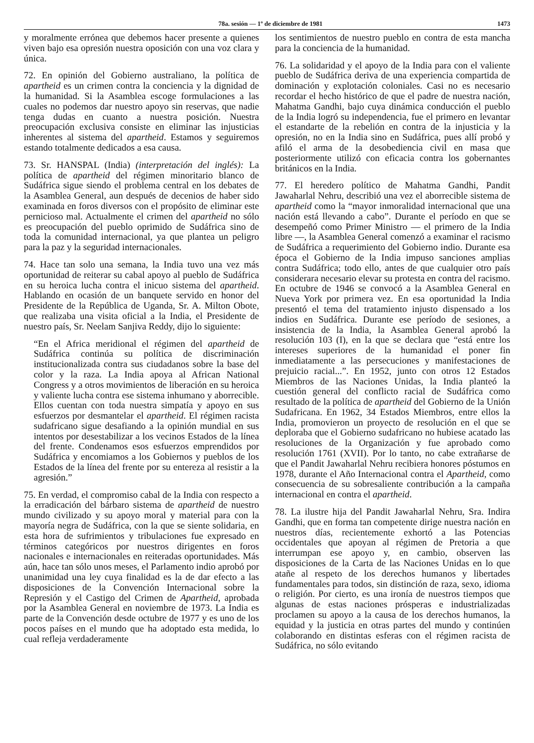78a. sesión — 1º de diciembre de 1981 1473
y moralmente errónea que debemos hacer presente a quienes viven bajo esa opresión nuestra oposición con una voz clara y única.
72. En opinión del Gobierno australiano, la política de apartheid es un crimen contra la conciencia y la dignidad de la humanidad. Si la Asamblea escoge formulaciones a las cuales no podemos dar nuestro apoyo sin reservas, que nadie tenga dudas en cuanto a nuestra posición. Nuestra preocupación exclusiva consiste en eliminar las injusticias inherentes al sistema del apartheid. Estamos y seguiremos estando totalmente dedicados a esa causa.
73. Sr. HANSPAL (India) (interpretación del inglés): La política de apartheid del régimen minoritario blanco de Sudáfrica sigue siendo el problema central en los debates de la Asamblea General, aun después de decenios de haber sido examinada en foros diversos con el propósito de eliminar este pernicioso mal. Actualmente el crimen del apartheid no sólo es preocupación del pueblo oprimido de Sudáfrica sino de toda la comunidad internacional, ya que plantea un peligro para la paz y la seguridad internacionales.
74. Hace tan solo una semana, la India tuvo una vez más oportunidad de reiterar su cabal apoyo al pueblo de Sudáfrica en su heroica lucha contra el inicuo sistema del apartheid. Hablando en ocasión de un banquete servido en honor del Presidente de la República de Uganda, Sr. A. Milton Obote, que realizaba una visita oficial a la India, el Presidente de nuestro país, Sr. Neelam Sanjiva Reddy, dijo lo siguiente:
“En el Africa meridional el régimen del apartheid de Sudáfrica continúa su política de discriminación institucionalizada contra sus ciudadanos sobre la base del color y la raza. La India apoya al African National Congress y a otros movimientos de liberación en su heroica y valiente lucha contra ese sistema inhumano y aborrecible. Ellos cuentan con toda nuestra simpatía y apoyo en sus esfuerzos por desmantelar el apartheid. El régimen racista sudafricano sigue desafiando a la opinión mundial en sus intentos por desestabilizar a los vecinos Estados de la línea del frente. Condenamos esos esfuerzos emprendidos por Sudáfrica y encomiamos a los Gobiernos y pueblos de los Estados de la línea del frente por su entereza al resistir a la agresión.”
75. En verdad, el compromiso cabal de la India con respecto a la erradicación del bárbaro sistema de apartheid de nuestro mundo civilizado y su apoyo moral y material para con la mayoría negra de Sudáfrica, con la que se siente solidaria, en esta hora de sufrimientos y tribulaciones fue expresado en términos categóricos por nuestros dirigentes en foros nacionales e internacionales en reiteradas oportunidades. Más aún, hace tan sólo unos meses, el Parlamento indio aprobó por unanimidad una ley cuya finalidad es la de dar efecto a las disposiciones de la Convención Internacional sobre la Represión y el Castigo del Crimen de Apartheid, aprobada por la Asamblea General en noviembre de 1973. La India es parte de la Convención desde octubre de 1977 y es uno de los pocos países en el mundo que ha adoptado esta medida, lo cual refleja verdaderamente
los sentimientos de nuestro pueblo en contra de esta mancha para la conciencia de la humanidad.
76. La solidaridad y el apoyo de la India para con el valiente pueblo de Sudáfrica deriva de una experiencia compartida de dominación y explotación coloniales. Casi no es necesario recordar el hecho histórico de que el padre de nuestra nación, Mahatma Gandhi, bajo cuya dinámica conducción el pueblo de la India logró su independencia, fue el primero en levantar el estandarte de la rebelión en contra de la injusticia y la opresión, no en la India sino en Sudáfrica, pues allí probó y afiló el arma de la desobediencia civil en masa que posteriormente utilizó con eficacia contra los gobernantes británicos en la India.
77. El heredero político de Mahatma Gandhi, Pandit Jawaharlal Nehru, describió una vez el aborrecible sistema de apartheid como la “mayor inmoralidad internacional que una nación está llevando a cabo”. Durante el período en que se desempeñó como Primer Ministro — el primero de la India libre —, la Asamblea General comenzó a examinar el racismo de Sudáfrica a requerimiento del Gobierno indio. Durante esa época el Gobierno de la India impuso sanciones amplias contra Sudáfrica; todo ello, antes de que cualquier otro país considerara necesario elevar su protesta en contra del racismo. En octubre de 1946 se convocó a la Asamblea General en Nueva York por primera vez. En esa oportunidad la India presentó el tema del tratamiento injusto dispensado a los indios en Sudáfrica. Durante ese período de sesiones, a insistencia de la India, la Asamblea General aprobó la resolución 103 (I), en la que se declara que “está entre los intereses superiores de la humanidad el poner fin inmediatamente a las persecuciones y manifestaciones de prejuicio racial...”. En 1952, junto con otros 12 Estados Miembros de las Naciones Unidas, la India planteó la cuestión general del conflicto racial de Sudáfrica como resultado de la política de apartheid del Gobierno de la Unión Sudafricana. En 1962, 34 Estados Miembros, entre ellos la India, promovieron un proyecto de resolución en el que se deploraba que el Gobierno sudafricano no hubiese acatado las resoluciones de la Organización y fue aprobado como resolución 1761 (XVII). Por lo tanto, no cabe extrañarse de que el Pandit Jawaharlal Nehru recibiera honores póstumos en 1978, durante el Año Internacional contra el Apartheid, como consecuencia de su sobresaliente contribución a la campaña internacional en contra el apartheid.
78. La ilustre hija del Pandit Jawaharlal Nehru, Sra. Indira Gandhi, que en forma tan competente dirige nuestra nación en nuestros días, recientemente exhortó a las Potencias occidentales que apoyan al régimen de Pretoria a que interrumpan ese apoyo y, en cambio, observen las disposiciones de la Carta de las Naciones Unidas en lo que atañe al respeto de los derechos humanos y libertades fundamentales para todos, sin distinción de raza, sexo, idioma o religión. Por cierto, es una ironía de nuestros tiempos que algunas de estas naciones prósperas e industrializadas proclamen su apoyo a la causa de los derechos humanos, la equidad y la justicia en otras partes del mundo y continúen colaborando en distintas esferas con el régimen racista de Sudáfrica, no sólo evitando